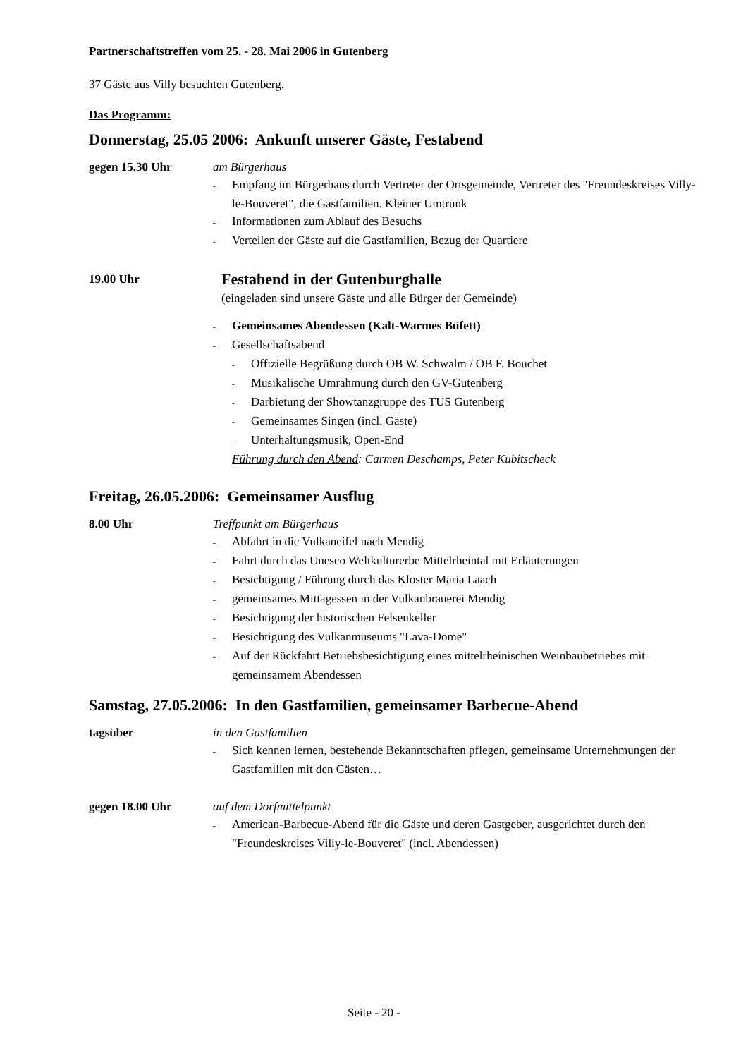Partnerschaftstreffen vom 25. - 28. Mai 2006 in Gutenberg
37 Gäste aus Villy besuchten Gutenberg.
Das Programm:
Donnerstag, 25.05 2006: Ankunft unserer Gäste, Festabend
gegen 15.30 Uhr am Bürgerhaus
- Empfang im Bürgerhaus durch Vertreter der Ortsgemeinde, Vertreter des "Freundeskreises Villy-le-Bouveret", die Gastfamilien. Kleiner Umtrunk
- Informationen zum Ablauf des Besuchs
- Verteilen der Gäste auf die Gastfamilien, Bezug der Quartiere
19.00 Uhr
Festabend in der Gutenburghalle
(eingeladen sind unsere Gäste und alle Bürger der Gemeinde)
- Gemeinsames Abendessen (Kalt-Warmes Büfett)
- Gesellschaftsabend
- Offizielle Begrüßung durch OB W. Schwalm / OB F. Bouchet
- Musikalische Umrahmung durch den GV-Gutenberg
- Darbietung der Showtanzgruppe des TUS Gutenberg
- Gemeinsames Singen (incl. Gäste)
- Unterhaltungsmusik, Open-End
Führung durch den Abend: Carmen Deschamps, Peter Kubitscheck
Freitag, 26.05.2006: Gemeinsamer Ausflug
8.00 Uhr Treffpunkt am Bürgerhaus
- Abfahrt in die Vulkaneifel nach Mendig
- Fahrt durch das Unesco Weltkulturerbe Mittelrheintal mit Erläuterungen
- Besichtigung / Führung durch das Kloster Maria Laach
- gemeinsames Mittagessen in der Vulkanbrauerei Mendig
- Besichtigung der historischen Felsenkeller
- Besichtigung des Vulkanmuseums "Lava-Dome"
- Auf der Rückfahrt Betriebsbesichtigung eines mittelrheinischen Weinbaubetriebes mit gemeinsamem Abendessen
Samstag, 27.05.2006: In den Gastfamilien, gemeinsamer Barbecue-Abend
tagsüber in den Gastfamilien
- Sich kennen lernen, bestehende Bekanntschaften pflegen, gemeinsame Unternehmungen der Gastfamilien mit den Gästen…
gegen 18.00 Uhr auf dem Dorfmittelpunkt
- American-Barbecue-Abend für die Gäste und deren Gastgeber, ausgerichtet durch den "Freundeskreises Villy-le-Bouveret" (incl. Abendessen)
Seite - 20 -